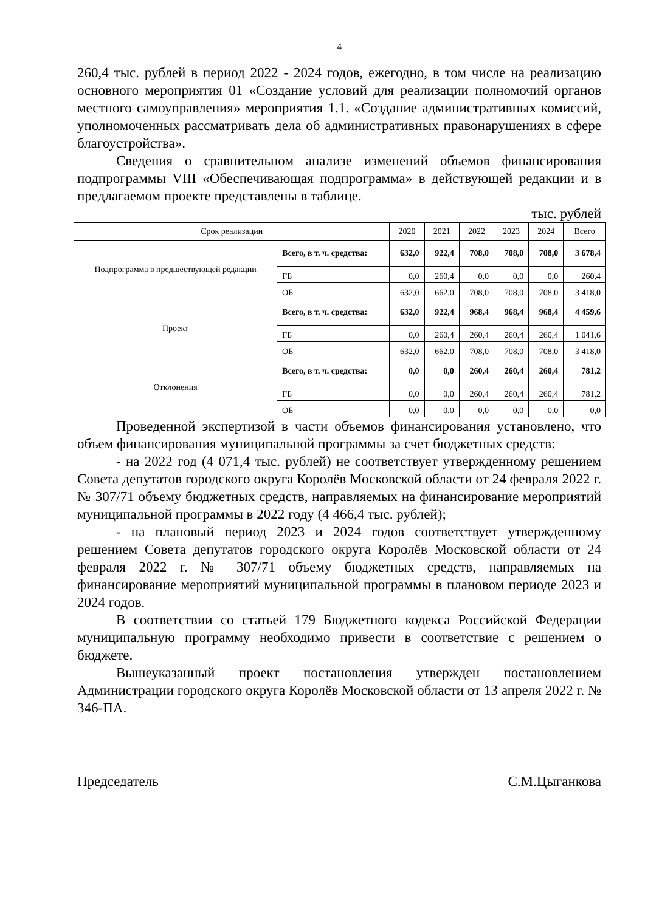4
260,4 тыс. рублей в период 2022 - 2024 годов, ежегодно, в том числе на реализацию основного мероприятия 01 «Создание условий для реализации полномочий органов местного самоуправления» мероприятия 1.1. «Создание административных комиссий, уполномоченных рассматривать дела об административных правонарушениях в сфере благоустройства».
Сведения о сравнительном анализе изменений объемов финансирования подпрограммы VIII «Обеспечивающая подпрограмма» в действующей редакции и в предлагаемом проекте представлены в таблице.
тыс. рублей
| Срок реализации | | 2020 | 2021 | 2022 | 2023 | 2024 | Всего |
| --- | --- | --- | --- | --- | --- | --- | --- |
| Подпрограмма в предшествующей редакции | Всего, в т. ч. средства: | 632,0 | 922,4 | 708,0 | 708,0 | 708,0 | 3 678,4 |
| | ГБ | 0,0 | 260,4 | 0,0 | 0,0 | 0,0 | 260,4 |
| | ОБ | 632,0 | 662,0 | 708,0 | 708,0 | 708,0 | 3 418,0 |
| Проект | Всего, в т. ч. средства: | 632,0 | 922,4 | 968,4 | 968,4 | 968,4 | 4 459,6 |
| | ГБ | 0,0 | 260,4 | 260,4 | 260,4 | 260,4 | 1 041,6 |
| | ОБ | 632,0 | 662,0 | 708,0 | 708,0 | 708,0 | 3 418,0 |
| Отклонения | Всего, в т. ч. средства: | 0,0 | 0,0 | 260,4 | 260,4 | 260,4 | 781,2 |
| | ГБ | 0,0 | 0,0 | 260,4 | 260,4 | 260,4 | 781,2 |
| | ОБ | 0,0 | 0,0 | 0,0 | 0,0 | 0,0 | 0,0 |
Проведенной экспертизой в части объемов финансирования установлено, что объем финансирования муниципальной программы за счет бюджетных средств:
- на 2022 год (4 071,4 тыс. рублей) не соответствует утвержденному решением Совета депутатов городского округа Королёв Московской области от 24 февраля 2022 г. № 307/71 объему бюджетных средств, направляемых на финансирование мероприятий муниципальной программы в 2022 году (4 466,4 тыс. рублей);
- на плановый период 2023 и 2024 годов соответствует утвержденному решением Совета депутатов городского округа Королёв Московской области от 24 февраля 2022 г. № 307/71 объему бюджетных средств, направляемых на финансирование мероприятий муниципальной программы в плановом периоде 2023 и 2024 годов.
В соответствии со статьей 179 Бюджетного кодекса Российской Федерации муниципальную программу необходимо привести в соответствие с решением о бюджете.
Вышеуказанный проект постановления утвержден постановлением Администрации городского округа Королёв Московской области от 13 апреля 2022 г. № 346-ПА.
Председатель С.М.Цыганкова